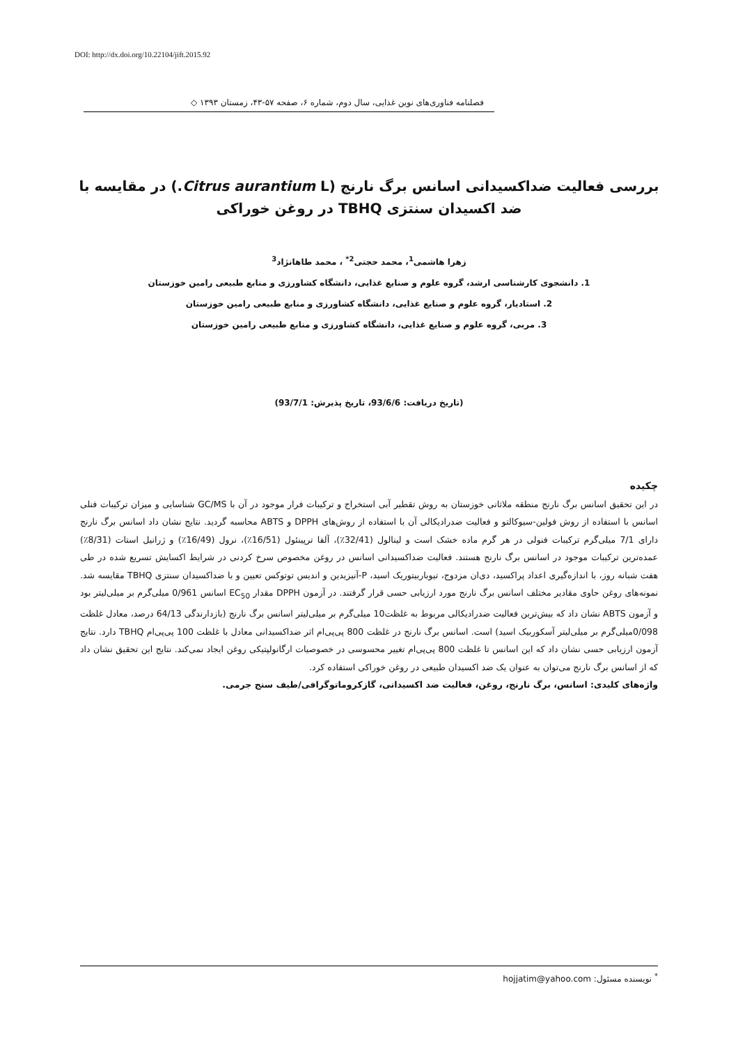DOI: http://dx.doi.org/10.22104/jift.2015.92
فصلنامه فناوری‌های نوین غذایی، سال دوم، شماره ۶، صفحه ۵۷-۴۳، زمستان ۱۳۹۳ ◇
بررسی فعالیت ضداکسیدانی اسانس برگ نارنج (Citrus aurantium L.) در مقایسه با ضد اکسیدان سنتزی TBHQ در روغن خوراکی
زهرا هاشمی<sup>1</sup>، محمد حجتی<sup>2*</sup> ، محمد طاهانژاد<sup>3</sup>
1. دانشجوی کارشناسی ارشد، گروه علوم و صنایع غذایی، دانشگاه کشاورزی و منابع طبیعی رامین خوزستان
2. استادیار، گروه علوم و صنایع غذایی، دانشگاه کشاورزی و منابع طبیعی رامین خوزستان
3. مربی، گروه علوم و صنایع غذایی، دانشگاه کشاورزی و منابع طبیعی رامین خوزستان
(تاریخ دریافت: 93/6/6، تاریخ پذیرش: 93/7/1)
چکیده
در این تحقیق اسانس برگ نارنج منطقه ملاثانی خوزستان به روش تقطیر آبی استخراج و ترکیبات فرار موجود در آن با GC/MS شناسایی و میزان ترکیبات فنلی اسانس با استفاده از روش فولین-سیوکالتو و فعالیت ضدرادیکالی آن با استفاده از روش‌های DPPH و ABTS محاسبه گردید. نتایج نشان داد اسانس برگ نارنج دارای 7/1 میلی‌گرم ترکیبات فنولی در هر گرم ماده خشک است و لینالول (32/41٪)، آلفا ترپینئول (16/51٪)، نرول (16/49٪) و ژرانیل استات (8/31٪) عمده‌ترین ترکیبات موجود در اسانس برگ نارنج هستند. فعالیت ضداکسیدانی اسانس در روغن مخصوص سرخ کردنی در شرایط اکسایش تسریع شده در طی هفت شبانه روز، با اندازه‌گیری اعداد پراکسید، دی‌ان مزدوج، تیوباربیتوریک اسید، P-آنیزیدین و اندیس توتوکس تعیین و با ضداکسیدان سنتزی TBHQ مقایسه شد. نمونه‌های روغن حاوی مقادیر مختلف اسانس برگ نارنج مورد ارزیابی حسی قرار گرفتند. در آزمون DPPH مقدار EC<sub>50</sub> اسانس 0/961 میلی‌گرم بر میلی‌لیتر بود و آزمون ABTS نشان داد که بیش‌ترین فعالیت ضدرادیکالی مربوط به غلظت10 میلی‌گرم بر میلی‌لیتر اسانس برگ نارنج (بازدارندگی 64/13 درصد، معادل غلظت 0/098میلی‌گرم بر میلی‌لیتر آسکوربیک اسید) است. اسانس برگ نارنج در غلظت 800 پی‌پی‌ام اثر ضداکسیدانی معادل با غلظت 100 پی‌پی‌ام TBHQ دارد. نتایج آزمون ارزیابی حسی نشان داد که این اسانس تا غلظت 800 پی‌پی‌ام تغییر محسوسی در خصوصیات ارگانولپتیکی روغن ایجاد نمی‌کند. نتایج این تحقیق نشان داد که از اسانس برگ نارنج می‌توان به عنوان یک ضد اکسیدان طبیعی در روغن خوراکی استفاده کرد.
واژه‌های کلیدی: اسانس، برگ نارنج، روغن، فعالیت ضد اکسیدانی، گازکروماتوگرافی/طیف سنج جرمی.
<sup>*</sup> نویسنده مسئول: hojjatim@yahoo.com